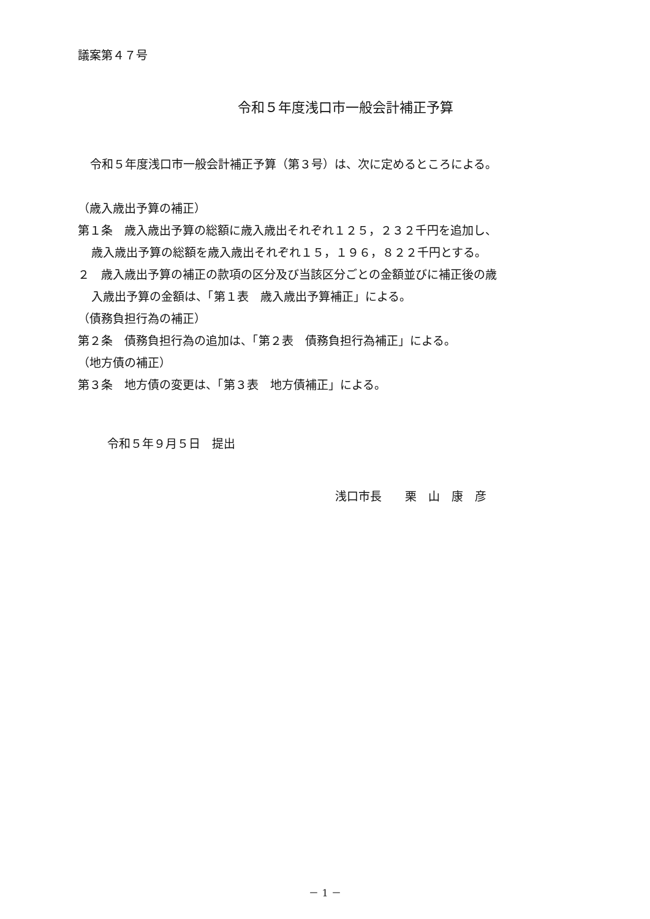議案第４７号
令和５年度浅口市一般会計補正予算
令和５年度浅口市一般会計補正予算（第３号）は、次に定めるところによる。
（歳入歳出予算の補正）
第１条　歳入歳出予算の総額に歳入歳出それぞれ１２５，２３２千円を追加し、
歳入歳出予算の総額を歳入歳出それぞれ１５，１９６，８２２千円とする。
２　歳入歳出予算の補正の款項の区分及び当該区分ごとの金額並びに補正後の歳
入歳出予算の金額は、「第１表　歳入歳出予算補正」による。
（債務負担行為の補正）
第２条　債務負担行為の追加は、「第２表　債務負担行為補正」による。
（地方債の補正）
第３条　地方債の変更は、「第３表　地方債補正」による。
令和５年９月５日　提出
浅口市長　　栗　山　康　彦
－ 1 －